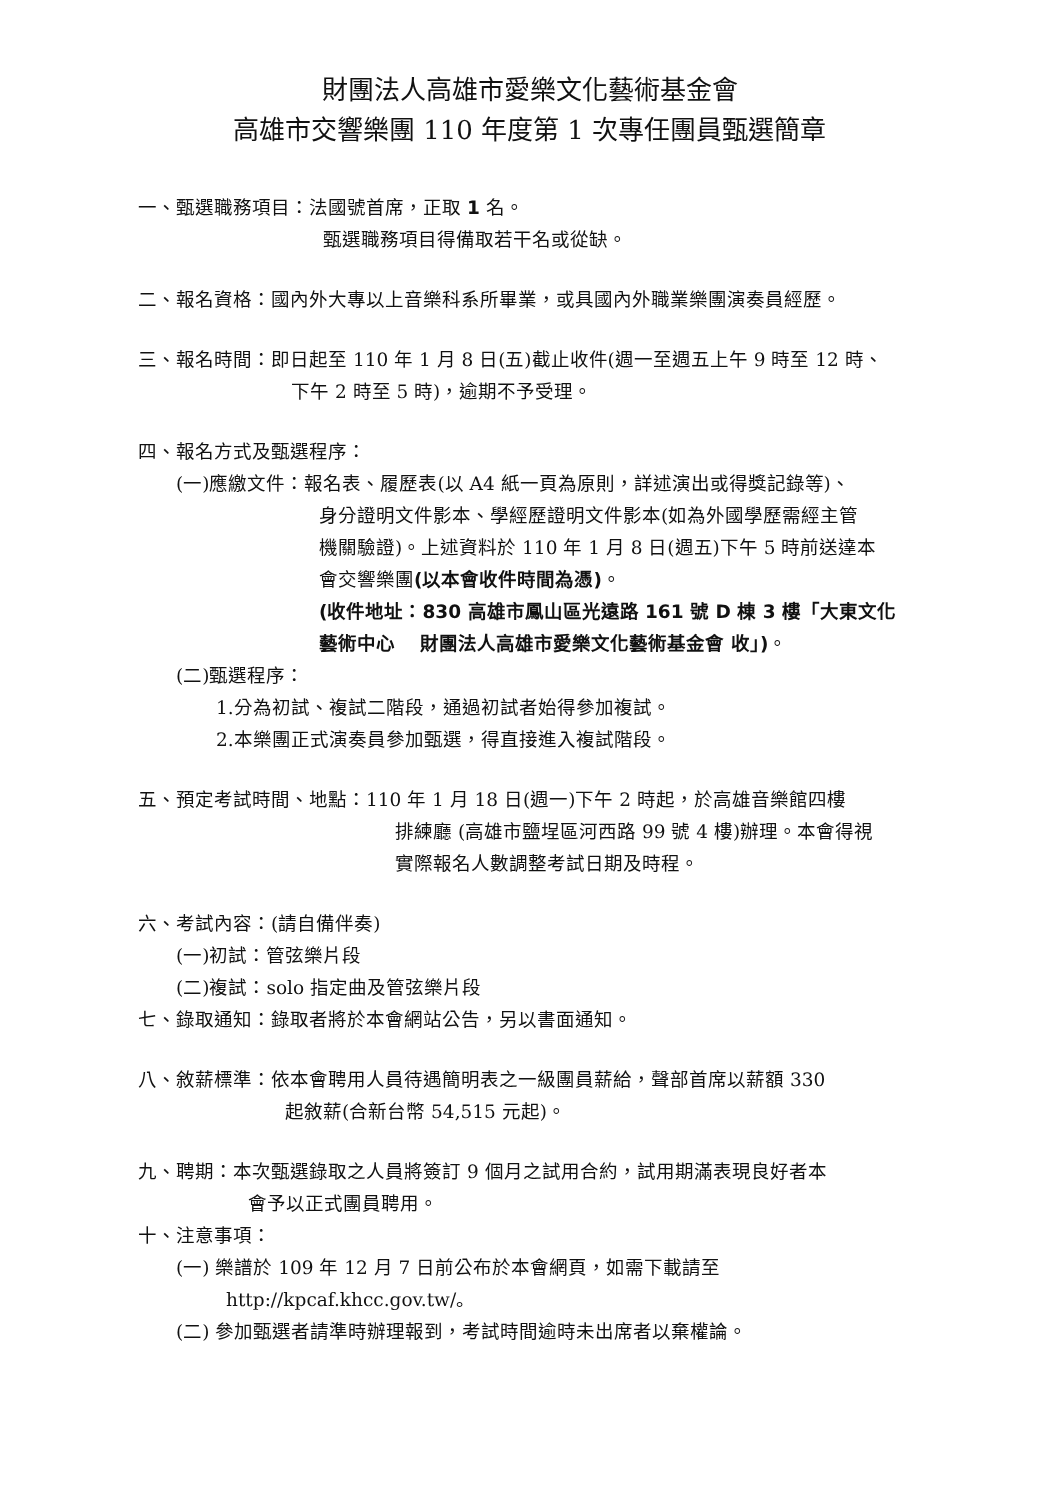財團法人高雄市愛樂文化藝術基金會
高雄市交響樂團 110 年度第 1 次專任團員甄選簡章
一、甄選職務項目：法國號首席，正取 1 名。
甄選職務項目得備取若干名或從缺。
二、報名資格：國內外大專以上音樂科系所畢業，或具國內外職業樂團演奏員經歷。
三、報名時間：即日起至 110 年 1 月 8 日(五)截止收件(週一至週五上午 9 時至 12 時、
下午 2 時至 5 時)，逾期不予受理。
四、報名方式及甄選程序：
(一)應繳文件：報名表、履歷表(以 A4 紙一頁為原則，詳述演出或得獎記錄等)、
身分證明文件影本、學經歷證明文件影本(如為外國學歷需經主管
機關驗證)。上述資料於 110 年 1 月 8 日(週五)下午 5 時前送達本
會交響樂團(以本會收件時間為憑)。
(收件地址：830 高雄市鳳山區光遠路 161 號 D 棟 3 樓「大東文化
藝術中心　 財團法人高雄市愛樂文化藝術基金會 收」)。
(二)甄選程序：
1.分為初試、複試二階段，通過初試者始得參加複試。
2.本樂團正式演奏員參加甄選，得直接進入複試階段。
五、預定考試時間、地點：110 年 1 月 18 日(週一)下午 2 時起，於高雄音樂館四樓
排練廳 (高雄市鹽埕區河西路 99 號 4 樓)辦理。本會得視
實際報名人數調整考試日期及時程。
六、考試內容：(請自備伴奏)
(一)初試：管弦樂片段
(二)複試：solo 指定曲及管弦樂片段
七、錄取通知：錄取者將於本會網站公告，另以書面通知。
八、敘薪標準：依本會聘用人員待遇簡明表之一級團員薪給，聲部首席以薪額 330
起敘薪(合新台幣 54,515 元起)。
九、聘期：本次甄選錄取之人員將簽訂 9 個月之試用合約，試用期滿表現良好者本
會予以正式團員聘用。
十、注意事項：
(一) 樂譜於 109 年 12 月 7 日前公布於本會網頁，如需下載請至
http://kpcaf.khcc.gov.tw/。
(二) 參加甄選者請準時辦理報到，考試時間逾時未出席者以棄權論。